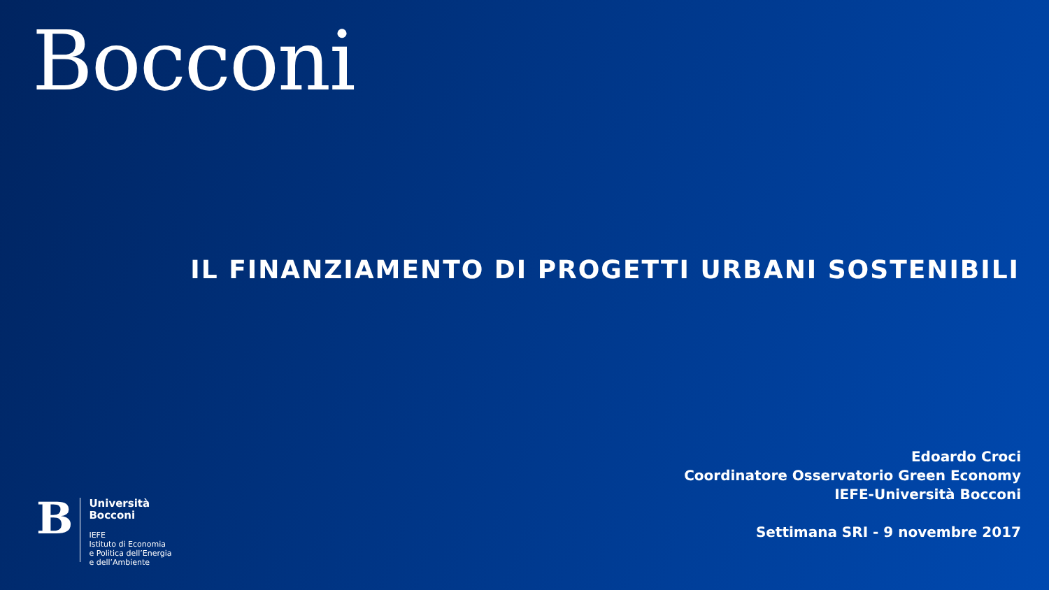Bocconi
IL FINANZIAMENTO DI PROGETTI URBANI SOSTENIBILI
Edoardo Croci
Coordinatore Osservatorio Green Economy
IEFE-Università Bocconi
Settimana SRI - 9 novembre 2017
B
Università
Bocconi
IEFE
Istituto di Economia
e Politica dell’Energia
e dell’Ambiente